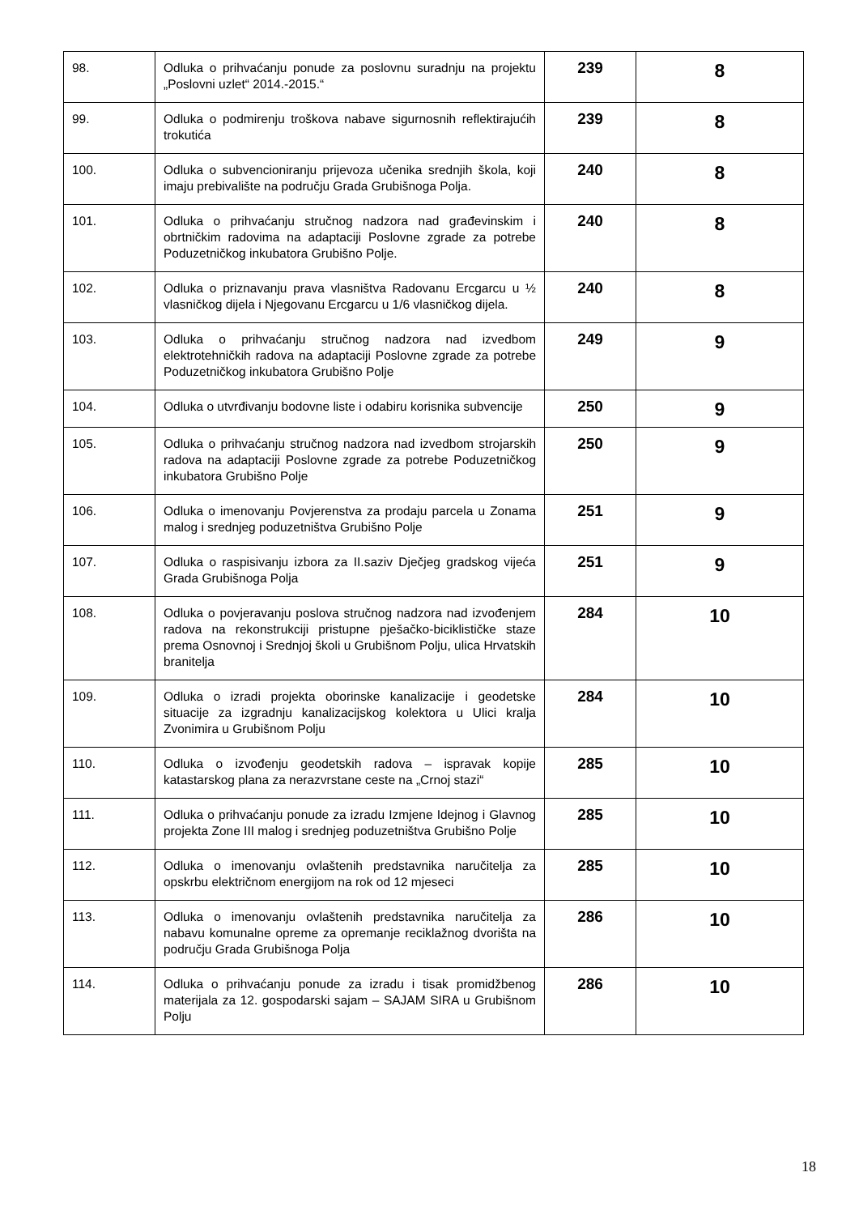| 98. | Odluka o prihvaćanju ponude za poslovnu suradnju na projektu „Poslovni uzlet“ 2014.-2015.“ | 239 | 8 |
| 99. | Odluka o podmirenju troškova nabave sigurnosnih reflektirajućih trokutića | 239 | 8 |
| 100. | Odluka o subvencioniranju prijevoza učenika srednjih škola, koji imaju prebivalište na području Grada Grubišnoga Polja. | 240 | 8 |
| 101. | Odluka o prihvaćanju stručnog nadzora nad građevinskim i obrtničkim radovima na adaptaciji Poslovne zgrade za potrebe Poduzetničkog inkubatora Grubišno Polje. | 240 | 8 |
| 102. | Odluka o priznavanju prava vlasništva Radovanu Ercgarcu u ½ vlasničkog dijela i Njegovanu Ercgarcu u 1/6 vlasničkog dijela. | 240 | 8 |
| 103. | Odluka o prihvaćanju stručnog nadzora nad izvedbom elektrotehničkih radova na adaptaciji Poslovne zgrade za potrebe Poduzetničkog inkubatora Grubišno Polje | 249 | 9 |
| 104. | Odluka o utvrđivanju bodovne liste i odabiru korisnika subvencije | 250 | 9 |
| 105. | Odluka o prihvaćanju stručnog nadzora nad izvedbom strojarskih radova na adaptaciji Poslovne zgrade za potrebe Poduzetničkog inkubatora Grubišno Polje | 250 | 9 |
| 106. | Odluka o imenovanju Povjerenstva za prodaju parcela u Zonama malog i srednjeg poduzetništva Grubišno Polje | 251 | 9 |
| 107. | Odluka o raspisivanju izbora za II.saziv Dječjeg gradskog vijeća Grada Grubišnoga Polja | 251 | 9 |
| 108. | Odluka o povjeravanju poslova stručnog nadzora nad izvođenjem radova na rekonstrukciji pristupne pješačko-biciklističke staze prema Osnovnoj i Srednjoj školi u Grubišnom Polju, ulica Hrvatskih branitelja | 284 | 10 |
| 109. | Odluka o izradi projekta oborinske kanalizacije i geodetske situacije za izgradnju kanalizacijskog kolektora u Ulici kralja Zvonimira u Grubišnom Polju | 284 | 10 |
| 110. | Odluka o izvođenju geodetskih radova – ispravak kopije katastarskog plana za nerazvrstane ceste na „Crnoj stazi“ | 285 | 10 |
| 111. | Odluka o prihvaćanju ponude za izradu Izmjene Idejnog i Glavnog projekta Zone III malog i srednjeg poduzetništva Grubišno Polje | 285 | 10 |
| 112. | Odluka o imenovanju ovlaštenih predstavnika naručitelja za opskrbu električnom energijom na rok od 12 mjeseci | 285 | 10 |
| 113. | Odluka o imenovanju ovlaštenih predstavnika naručitelja za nabavu komunalne opreme za opremanje reciklažnog dvorišta na području Grada Grubišnoga Polja | 286 | 10 |
| 114. | Odluka o prihvaćanju ponude za izradu i tisak promidžbenog materijala za 12. gospodarski sajam – SAJAM SIRA u Grubišnom Polju | 286 | 10 |
18